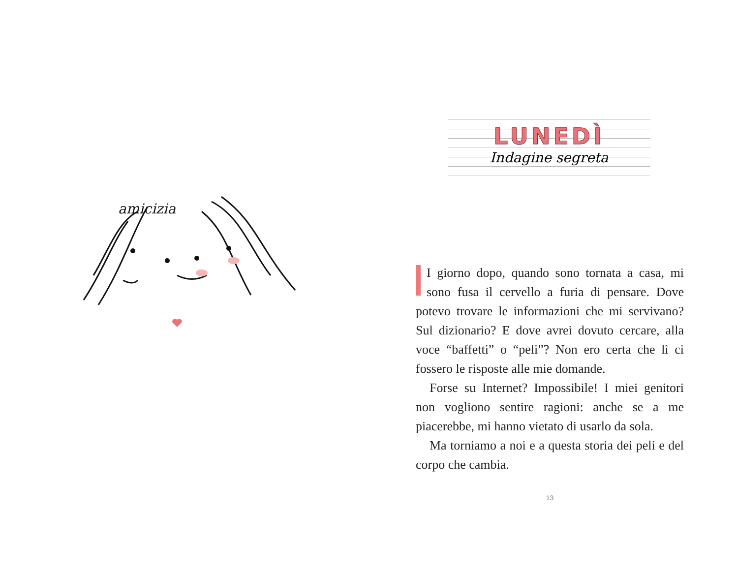amicizia
LUNEDÌ
Indagine segreta
I giorno dopo, quando sono tornata a casa, mi sono fusa il cervello a furia di pensare. Dove potevo trovare le informazioni che mi servivano? Sul dizionario? E dove avrei dovuto cercare, alla voce “baffetti” o “peli”? Non ero certa che lì ci fossero le risposte alle mie domande.
Forse su Internet? Impossibile! I miei genitori non vogliono sentire ragioni: anche se a me piacerebbe, mi hanno vietato di usarlo da sola.
Ma torniamo a noi e a questa storia dei peli e del corpo che cambia.
13